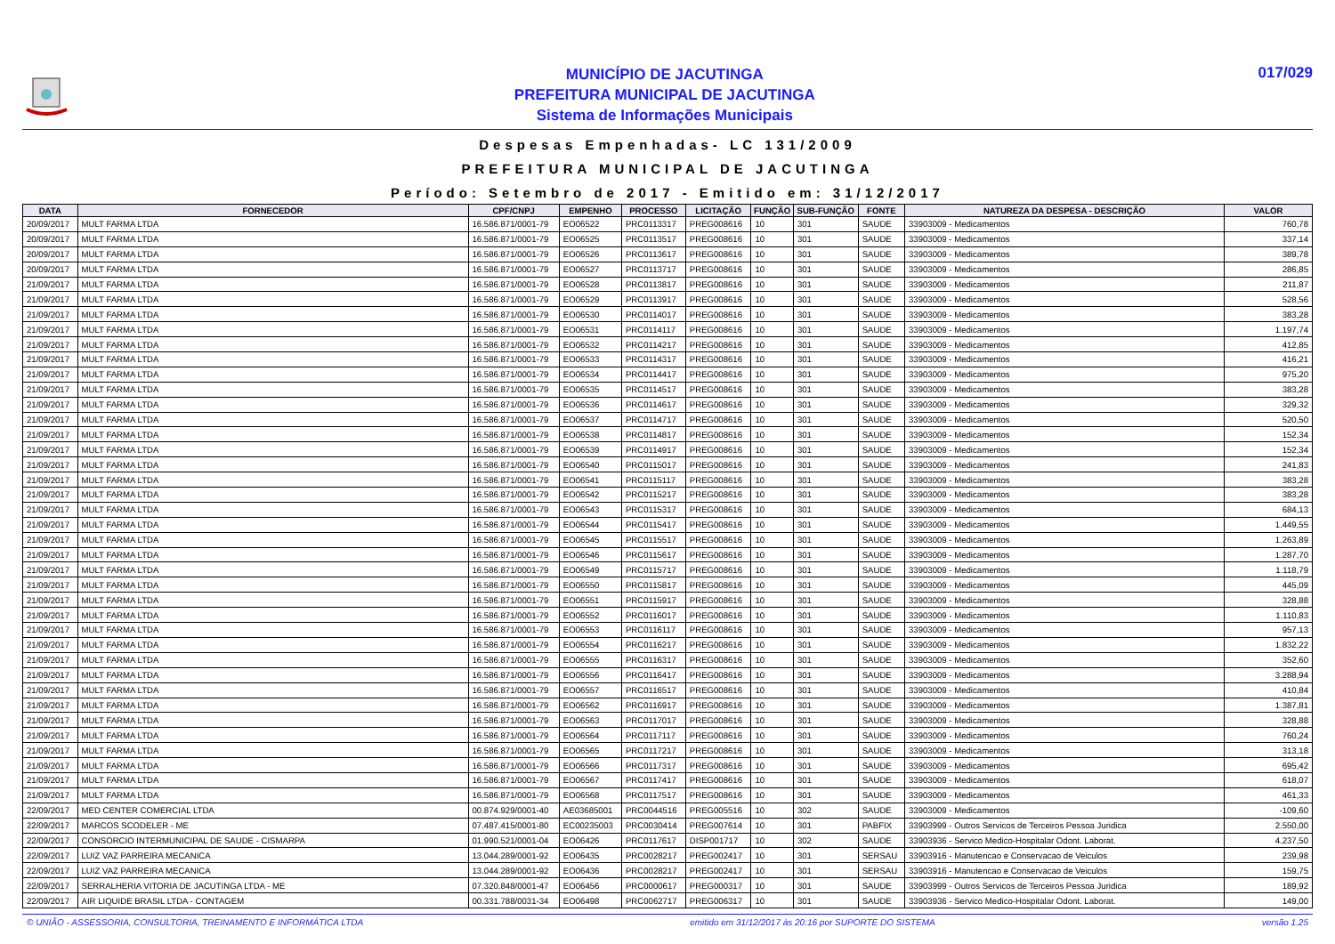MUNICÍPIO DE JACUTINGA
PREFEITURA MUNICIPAL DE JACUTINGA
Sistema de Informações Municipais
017/029
Despesas Empenhadas- LC 131/2009
PREFEITURA MUNICIPAL DE JACUTINGA
Período: Setembro de 2017 - Emitido em: 31/12/2017
| DATA | FORNECEDOR | CPF/CNPJ | EMPENHO | PROCESSO | LICITAÇÃO | FUNÇÃO | SUB-FUNÇÃO | FONTE | NATUREZA DA DESPESA - DESCRIÇÃO | VALOR |
| --- | --- | --- | --- | --- | --- | --- | --- | --- | --- | --- |
| 20/09/2017 | MULT FARMA LTDA | 16.586.871/0001-79 | EO06522 | PRC0113317 | PREG008616 | 10 | 301 | SAUDE | 33903009 - Medicamentos | 760,78 |
| 20/09/2017 | MULT FARMA LTDA | 16.586.871/0001-79 | EO06525 | PRC0113517 | PREG008616 | 10 | 301 | SAUDE | 33903009 - Medicamentos | 337,14 |
| 20/09/2017 | MULT FARMA LTDA | 16.586.871/0001-79 | EO06526 | PRC0113617 | PREG008616 | 10 | 301 | SAUDE | 33903009 - Medicamentos | 389,78 |
| 20/09/2017 | MULT FARMA LTDA | 16.586.871/0001-79 | EO06527 | PRC0113717 | PREG008616 | 10 | 301 | SAUDE | 33903009 - Medicamentos | 286,85 |
| 21/09/2017 | MULT FARMA LTDA | 16.586.871/0001-79 | EO06528 | PRC0113817 | PREG008616 | 10 | 301 | SAUDE | 33903009 - Medicamentos | 211,87 |
| 21/09/2017 | MULT FARMA LTDA | 16.586.871/0001-79 | EO06529 | PRC0113917 | PREG008616 | 10 | 301 | SAUDE | 33903009 - Medicamentos | 528,56 |
| 21/09/2017 | MULT FARMA LTDA | 16.586.871/0001-79 | EO06530 | PRC0114017 | PREG008616 | 10 | 301 | SAUDE | 33903009 - Medicamentos | 383,28 |
| 21/09/2017 | MULT FARMA LTDA | 16.586.871/0001-79 | EO06531 | PRC0114117 | PREG008616 | 10 | 301 | SAUDE | 33903009 - Medicamentos | 1.197,74 |
| 21/09/2017 | MULT FARMA LTDA | 16.586.871/0001-79 | EO06532 | PRC0114217 | PREG008616 | 10 | 301 | SAUDE | 33903009 - Medicamentos | 412,85 |
| 21/09/2017 | MULT FARMA LTDA | 16.586.871/0001-79 | EO06533 | PRC0114317 | PREG008616 | 10 | 301 | SAUDE | 33903009 - Medicamentos | 416,21 |
| 21/09/2017 | MULT FARMA LTDA | 16.586.871/0001-79 | EO06534 | PRC0114417 | PREG008616 | 10 | 301 | SAUDE | 33903009 - Medicamentos | 975,20 |
| 21/09/2017 | MULT FARMA LTDA | 16.586.871/0001-79 | EO06535 | PRC0114517 | PREG008616 | 10 | 301 | SAUDE | 33903009 - Medicamentos | 383,28 |
| 21/09/2017 | MULT FARMA LTDA | 16.586.871/0001-79 | EO06536 | PRC0114617 | PREG008616 | 10 | 301 | SAUDE | 33903009 - Medicamentos | 329,32 |
| 21/09/2017 | MULT FARMA LTDA | 16.586.871/0001-79 | EO06537 | PRC0114717 | PREG008616 | 10 | 301 | SAUDE | 33903009 - Medicamentos | 520,50 |
| 21/09/2017 | MULT FARMA LTDA | 16.586.871/0001-79 | EO06538 | PRC0114817 | PREG008616 | 10 | 301 | SAUDE | 33903009 - Medicamentos | 152,34 |
| 21/09/2017 | MULT FARMA LTDA | 16.586.871/0001-79 | EO06539 | PRC0114917 | PREG008616 | 10 | 301 | SAUDE | 33903009 - Medicamentos | 152,34 |
| 21/09/2017 | MULT FARMA LTDA | 16.586.871/0001-79 | EO06540 | PRC0115017 | PREG008616 | 10 | 301 | SAUDE | 33903009 - Medicamentos | 241,83 |
| 21/09/2017 | MULT FARMA LTDA | 16.586.871/0001-79 | EO06541 | PRC0115117 | PREG008616 | 10 | 301 | SAUDE | 33903009 - Medicamentos | 383,28 |
| 21/09/2017 | MULT FARMA LTDA | 16.586.871/0001-79 | EO06542 | PRC0115217 | PREG008616 | 10 | 301 | SAUDE | 33903009 - Medicamentos | 383,28 |
| 21/09/2017 | MULT FARMA LTDA | 16.586.871/0001-79 | EO06543 | PRC0115317 | PREG008616 | 10 | 301 | SAUDE | 33903009 - Medicamentos | 684,13 |
| 21/09/2017 | MULT FARMA LTDA | 16.586.871/0001-79 | EO06544 | PRC0115417 | PREG008616 | 10 | 301 | SAUDE | 33903009 - Medicamentos | 1.449,55 |
| 21/09/2017 | MULT FARMA LTDA | 16.586.871/0001-79 | EO06545 | PRC0115517 | PREG008616 | 10 | 301 | SAUDE | 33903009 - Medicamentos | 1.263,89 |
| 21/09/2017 | MULT FARMA LTDA | 16.586.871/0001-79 | EO06546 | PRC0115617 | PREG008616 | 10 | 301 | SAUDE | 33903009 - Medicamentos | 1.287,70 |
| 21/09/2017 | MULT FARMA LTDA | 16.586.871/0001-79 | EO06549 | PRC0115717 | PREG008616 | 10 | 301 | SAUDE | 33903009 - Medicamentos | 1.118,79 |
| 21/09/2017 | MULT FARMA LTDA | 16.586.871/0001-79 | EO06550 | PRC0115817 | PREG008616 | 10 | 301 | SAUDE | 33903009 - Medicamentos | 445,09 |
| 21/09/2017 | MULT FARMA LTDA | 16.586.871/0001-79 | EO06551 | PRC0115917 | PREG008616 | 10 | 301 | SAUDE | 33903009 - Medicamentos | 328,88 |
| 21/09/2017 | MULT FARMA LTDA | 16.586.871/0001-79 | EO06552 | PRC0116017 | PREG008616 | 10 | 301 | SAUDE | 33903009 - Medicamentos | 1.110,83 |
| 21/09/2017 | MULT FARMA LTDA | 16.586.871/0001-79 | EO06553 | PRC0116117 | PREG008616 | 10 | 301 | SAUDE | 33903009 - Medicamentos | 957,13 |
| 21/09/2017 | MULT FARMA LTDA | 16.586.871/0001-79 | EO06554 | PRC0116217 | PREG008616 | 10 | 301 | SAUDE | 33903009 - Medicamentos | 1.832,22 |
| 21/09/2017 | MULT FARMA LTDA | 16.586.871/0001-79 | EO06555 | PRC0116317 | PREG008616 | 10 | 301 | SAUDE | 33903009 - Medicamentos | 352,60 |
| 21/09/2017 | MULT FARMA LTDA | 16.586.871/0001-79 | EO06556 | PRC0116417 | PREG008616 | 10 | 301 | SAUDE | 33903009 - Medicamentos | 3.288,94 |
| 21/09/2017 | MULT FARMA LTDA | 16.586.871/0001-79 | EO06557 | PRC0116517 | PREG008616 | 10 | 301 | SAUDE | 33903009 - Medicamentos | 410,84 |
| 21/09/2017 | MULT FARMA LTDA | 16.586.871/0001-79 | EO06562 | PRC0116917 | PREG008616 | 10 | 301 | SAUDE | 33903009 - Medicamentos | 1.387,81 |
| 21/09/2017 | MULT FARMA LTDA | 16.586.871/0001-79 | EO06563 | PRC0117017 | PREG008616 | 10 | 301 | SAUDE | 33903009 - Medicamentos | 328,88 |
| 21/09/2017 | MULT FARMA LTDA | 16.586.871/0001-79 | EO06564 | PRC0117117 | PREG008616 | 10 | 301 | SAUDE | 33903009 - Medicamentos | 760,24 |
| 21/09/2017 | MULT FARMA LTDA | 16.586.871/0001-79 | EO06565 | PRC0117217 | PREG008616 | 10 | 301 | SAUDE | 33903009 - Medicamentos | 313,18 |
| 21/09/2017 | MULT FARMA LTDA | 16.586.871/0001-79 | EO06566 | PRC0117317 | PREG008616 | 10 | 301 | SAUDE | 33903009 - Medicamentos | 695,42 |
| 21/09/2017 | MULT FARMA LTDA | 16.586.871/0001-79 | EO06567 | PRC0117417 | PREG008616 | 10 | 301 | SAUDE | 33903009 - Medicamentos | 618,07 |
| 21/09/2017 | MULT FARMA LTDA | 16.586.871/0001-79 | EO06568 | PRC0117517 | PREG008616 | 10 | 301 | SAUDE | 33903009 - Medicamentos | 461,33 |
| 22/09/2017 | MED CENTER COMERCIAL LTDA | 00.874.929/0001-40 | AE03685001 | PRC0044516 | PREG005516 | 10 | 302 | SAUDE | 33903009 - Medicamentos | -109,60 |
| 22/09/2017 | MARCOS SCODELER - ME | 07.487.415/0001-80 | EC00235003 | PRC0030414 | PREG007614 | 10 | 301 | PABFIX | 33903999 - Outros Servicos de Terceiros Pessoa Juridica | 2.550,00 |
| 22/09/2017 | CONSORCIO INTERMUNICIPAL DE SAUDE - CISMARPA | 01.990.521/0001-04 | EO06426 | PRC0117617 | DISP001717 | 10 | 302 | SAUDE | 33903936 - Servico Medico-Hospitalar Odont. Laborat. | 4.237,50 |
| 22/09/2017 | LUIZ VAZ PARREIRA MECANICA | 13.044.289/0001-92 | EO06435 | PRC0028217 | PREG002417 | 10 | 301 | SERSAU | 33903916 - Manutencao e Conservacao de Veiculos | 239,98 |
| 22/09/2017 | LUIZ VAZ PARREIRA MECANICA | 13.044.289/0001-92 | EO06436 | PRC0028217 | PREG002417 | 10 | 301 | SERSAU | 33903916 - Manutencao e Conservacao de Veiculos | 159,75 |
| 22/09/2017 | SERRALHERIA VITORIA DE JACUTINGA LTDA - ME | 07.320.848/0001-47 | EO06456 | PRC0000617 | PREG000317 | 10 | 301 | SAUDE | 33903999 - Outros Servicos de Terceiros Pessoa Juridica | 189,92 |
| 22/09/2017 | AIR LIQUIDE BRASIL LTDA - CONTAGEM | 00.331.788/0031-34 | EO06498 | PRC0062717 | PREG006317 | 10 | 301 | SAUDE | 33903936 - Servico Medico-Hospitalar Odont. Laborat. | 149,00 |
© UNIÃO - ASSESSORIA, CONSULTORIA, TREINAMENTO E INFORMÁTICA LTDA emitido em 31/12/2017 às 20:16 por SUPORTE DO SISTEMA versão 1.25